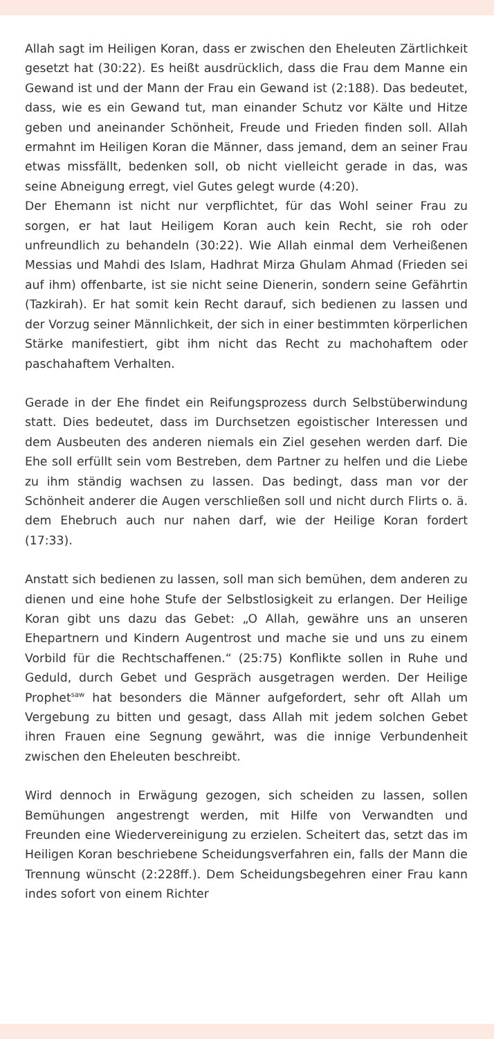Allah sagt im Heiligen Koran, dass er zwischen den Eheleuten Zärtlichkeit gesetzt hat (30:22). Es heißt ausdrücklich, dass die Frau dem Manne ein Gewand ist und der Mann der Frau ein Gewand ist (2:188). Das bedeutet, dass, wie es ein Gewand tut, man einander Schutz vor Kälte und Hitze geben und aneinander Schönheit, Freude und Frieden finden soll. Allah ermahnt im Heiligen Koran die Männer, dass jemand, dem an seiner Frau etwas missfällt, bedenken soll, ob nicht vielleicht gerade in das, was seine Abneigung erregt, viel Gutes gelegt wurde (4:20).
Der Ehemann ist nicht nur verpflichtet, für das Wohl seiner Frau zu sorgen, er hat laut Heiligem Koran auch kein Recht, sie roh oder unfreundlich zu behandeln (30:22). Wie Allah einmal dem Verheißenen Messias und Mahdi des Islam, Hadhrat Mirza Ghulam Ahmad (Frieden sei auf ihm) offenbarte, ist sie nicht seine Dienerin, sondern seine Gefährtin (Tazkirah). Er hat somit kein Recht darauf, sich bedienen zu lassen und der Vorzug seiner Männlichkeit, der sich in einer bestimmten körperlichen Stärke manifestiert, gibt ihm nicht das Recht zu machohaftem oder paschahaftem Verhalten.
Gerade in der Ehe findet ein Reifungsprozess durch Selbstüberwindung statt. Dies bedeutet, dass im Durchsetzen egoistischer Interessen und dem Ausbeuten des anderen niemals ein Ziel gesehen werden darf. Die Ehe soll erfüllt sein vom Bestreben, dem Partner zu helfen und die Liebe zu ihm ständig wachsen zu lassen. Das bedingt, dass man vor der Schönheit anderer die Augen verschließen soll und nicht durch Flirts o. ä. dem Ehebruch auch nur nahen darf, wie der Heilige Koran fordert (17:33).
Anstatt sich bedienen zu lassen, soll man sich bemühen, dem anderen zu dienen und eine hohe Stufe der Selbstlosigkeit zu erlangen. Der Heilige Koran gibt uns dazu das Gebet: „O Allah, gewähre uns an unseren Ehepartnern und Kindern Augentrost und mache sie und uns zu einem Vorbild für die Rechtschaffenen.“ (25:75) Konflikte sollen in Ruhe und Geduld, durch Gebet und Gespräch ausgetragen werden. Der Heilige Prophet<sup>saw</sup> hat besonders die Männer aufgefordert, sehr oft Allah um Vergebung zu bitten und gesagt, dass Allah mit jedem solchen Gebet ihren Frauen eine Segnung gewährt, was die innige Verbundenheit zwischen den Eheleuten beschreibt.
Wird dennoch in Erwägung gezogen, sich scheiden zu lassen, sollen Bemühungen angestrengt werden, mit Hilfe von Verwandten und Freunden eine Wiedervereinigung zu erzielen. Scheitert das, setzt das im Heiligen Koran beschriebene Scheidungsverfahren ein, falls der Mann die Trennung wünscht (2:228ff.). Dem Scheidungsbegehren einer Frau kann indes sofort von einem Richter